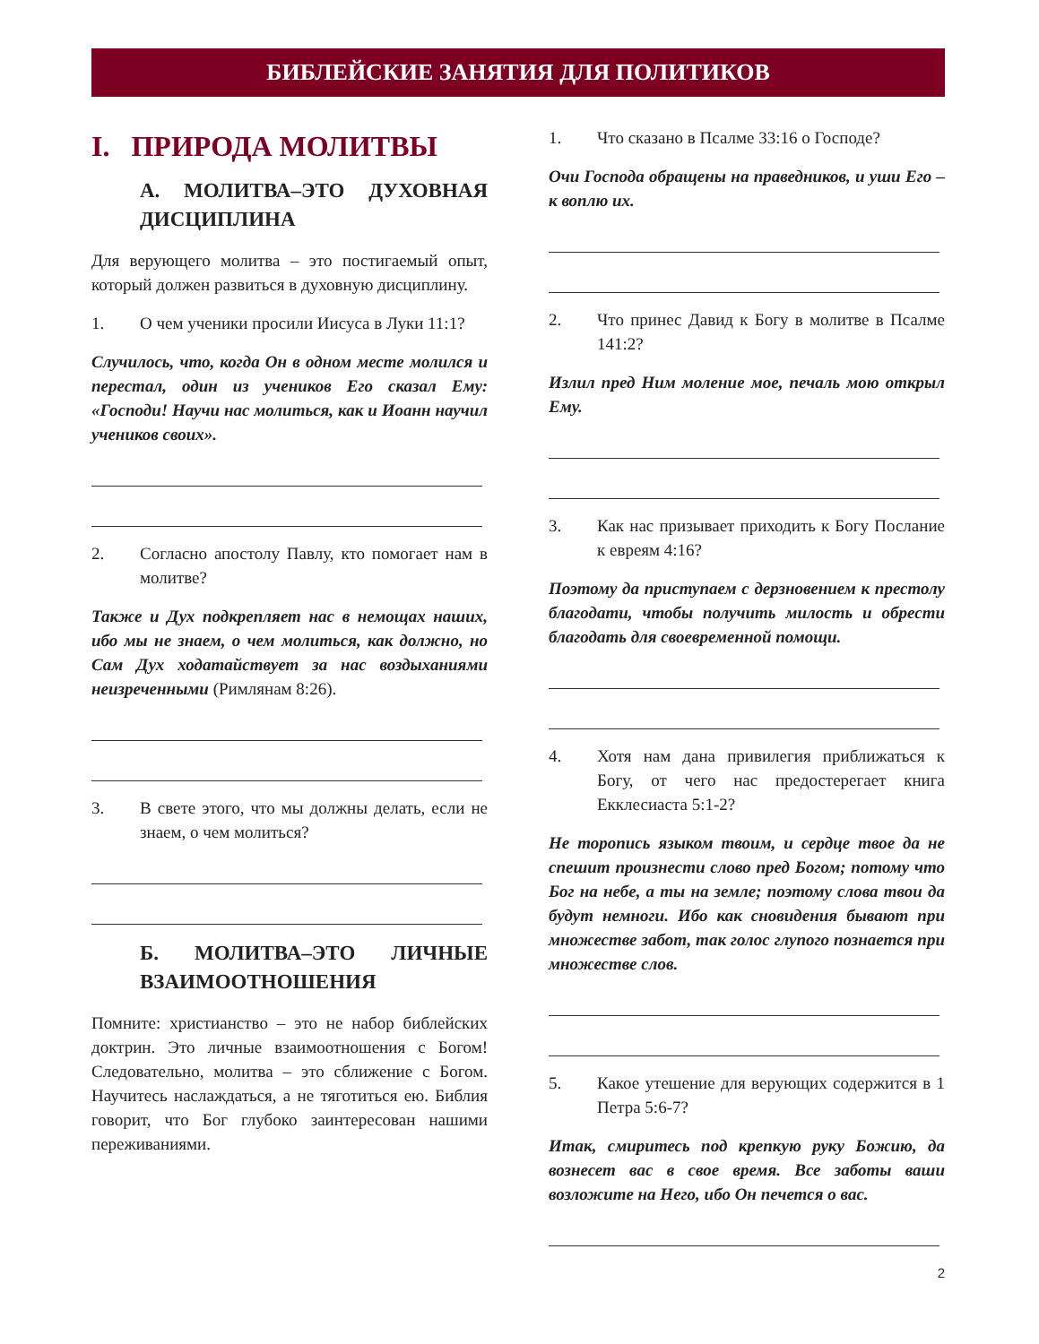БИБЛЕЙСКИЕ ЗАНЯТИЯ ДЛЯ ПОЛИТИКОВ
I. ПРИРОДА МОЛИТВЫ
А. МОЛИТВА–ЭТО ДУХОВНАЯ ДИСЦИПЛИНА
Для верующего молитва – это постигаемый опыт, который должен развиться в духовную дисциплину.
1. О чем ученики просили Иисуса в Луки 11:1?
Случилось, что, когда Он в одном месте молился и перестал, один из учеников Его сказал Ему: «Господи! Научи нас молиться, как и Иоанн научил учеников своих».
2. Согласно апостолу Павлу, кто помогает нам в молитве?
Также и Дух подкрепляет нас в немощах наших, ибо мы не знаем, о чем молиться, как должно, но Сам Дух ходатайствует за нас воздыханиями неизреченными (Римлянам 8:26).
3. В свете этого, что мы должны делать, если не знаем, о чем молиться?
Б. МОЛИТВА–ЭТО ЛИЧНЫЕ ВЗАИМООТНОШЕНИЯ
Помните: христианство – это не набор библейских доктрин. Это личные взаимоотношения с Богом! Следовательно, молитва – это сближение с Богом. Научитесь наслаждаться, а не тяготиться ею. Библия говорит, что Бог глубоко заинтересован нашими переживаниями.
1. Что сказано в Псалме 33:16 о Господе?
Очи Господа обращены на праведников, и уши Его – к воплю их.
2. Что принес Давид к Богу в молитве в Псалме 141:2?
Излил пред Ним моление мое, печаль мою открыл Ему.
3. Как нас призывает приходить к Богу Послание к евреям 4:16?
Поэтому да приступаем с дерзновением к престолу благодати, чтобы получить милость и обрести благодать для своевременной помощи.
4. Хотя нам дана привилегия приближаться к Богу, от чего нас предостерегает книга Екклесиаста 5:1-2?
Не торопись языком твоим, и сердце твое да не спешит произнести слово пред Богом; потому что Бог на небе, а ты на земле; поэтому слова твои да будут немноги. Ибо как сновидения бывают при множестве забот, так голос глупого познается при множестве слов.
5. Какое утешение для верующих содержится в 1 Петра 5:6-7?
Итак, смиритесь под крепкую руку Божию, да вознесет вас в свое время. Все заботы ваши возложите на Него, ибо Он печется о вас.
2